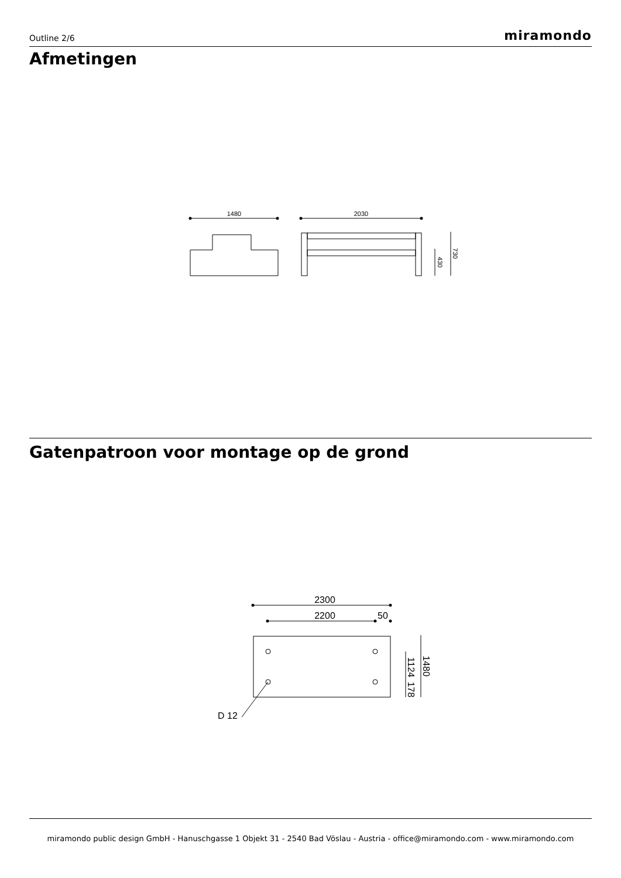Outline 2/6 miramondo
Afmetingen
Gatenpatroon voor montage op de grond
1480
2030
2300
2200
50
D 12
430
730
1124
178
1480
miramondo public design GmbH - Hanuschgasse 1 Objekt 31 - 2540 Bad Vöslau - Austria - office@miramondo.com - www.miramondo.com